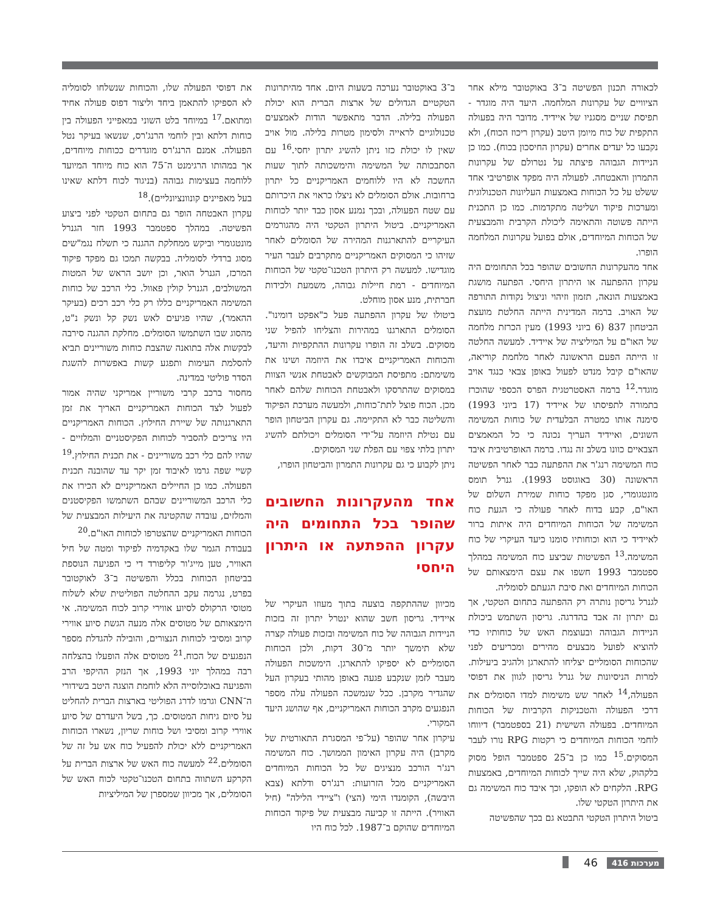לכאורה תכנון הפשיטה ב־3 באוקטובר מילא אחר הציוויים של עקרונות המלחמה. היעד היה מוגדר - תפיסת שניים מסגניו של איידיד. מדובר היה בפעולה התקפית של כוח מיומן היטב (עקרון ריכוז הכוח), ולא נקבעו כל יעדים אחרים (עקרון החיסכון בכוח). כמו כן הניידות הגבוהה פיצתה על נטרולם של עקרונות התמרון והאבטחה. לפעולה היה מפקד אופרטיבי אחד ששלט על כל הכוחות באמצעות העליונות הטכנולוגית ומערכות פיקוד ושליטה מתקדמות. כמו כן התכנית הייתה פשוטה והתאימה ליכולת הקרבית והמבצעית של הכוחות המיוחדים, אולם בפועל עקרונות המלחמה הופרו.
אחד מהעקרונות החשובים שהופר בכל התחומים היה עקרון ההפתעה או היתרון היחסי. הפתעה מושגת באמצעות הונאה, תזמון וזיהוי וניצול נקודות התורפה של האויב. ברמה המדינית הייתה החלטת מועצת הביטחון 837 (6 ביוני 1993) מעין הכרזת מלחמה של האו"ם על המיליציה של איידיד. למעשה החלטה זו הייתה הפעם הראשונה לאחר מלחמת קוריאה, שהאו"ם קיבל מנדט לפעול באופן צבאי כנגד אויב מוגדר.<sup>12</sup> ברמה האסטרטגית הפרס הכספי שהוכרז בתמורה לתפיסתו של איידיד (17 ביוני 1993) סימנה אותו כמטרה הבלעדית של כוחות המשימה השונים, ואיידיד העריך נכונה כי כל המאמצים הצבאיים כוונו בשלב זה נגדו. ברמה האופרטיבית איבד כוח המשימה רנג'ר את ההפתעה כבר לאחר הפשיטה הראשונה (30 באוגוסט 1993). גנרל תומס מונטגומרי, סגן מפקד כוחות שמירת השלום של האו"ם, קבע בדוח לאחר פעולה כי הגעת כוח המשימה של הכוחות המיוחדים היה איתות ברור לאיידיד כי הוא וכוחותיו סומנו כיעד העיקרי של כוח המשימה.<sup>13</sup> הפשיטות שביצע כוח המשימה במהלך ספטמבר 1993 חשפו את עצם הימצאותם של הכוחות המיוחדים ואת סיבת הגעתם לסומליה.
לגנרל גריסון נותרה רק ההפתעה בתחום הטקטי, אך גם יתרון זה אבד בהדרגה. גריסון השתמש ביכולת הניידות הגבוהה ובעוצמת האש של כוחותיו כדי להוציא לפועל מבצעים מהירים ומכריעים לפני שהכוחות הסומליים יצליחו להתארגן ולהגיב ביעילות. למרות הניסיונות של גנרל גריסון לגוון את דפוסי הפעולה,<sup>14</sup> לאחר שש משימות למדו הסומלים את דרכי הפעולה והטכניקות הקרביות של הכוחות המיוחדים. בפעולה השישית (21 בספטמבר) דיווחו לוחמי הכוחות המיוחדים כי רקטות RPG נורו לעבר המסוקים.<sup>15</sup> כמו כן ב־25 ספטמבר הופל מסוק בלקהוק, שלא היה שייך לכוחות המיוחדים, באמצעות RPG. הלקחים לא הופקו, וכך איבד כוח המשימה גם את היתרון הטקטי שלו.
ביטול היתרון הטקטי התבטא גם בכך שהפשיטה
ב־3 באוקטובר נערכה בשעות היום. אחד מהיתרונות הטקטיים הגדולים של ארצות הברית הוא יכולת הפעולה בלילה. הדבר מתאפשר הודות לאמצעים טכנולוגיים לראייה ולסימון מטרות בלילה. מול אויב שאין לו יכולת כזו ניתן להשיג יתרון יחסי.<sup>16</sup> עם הסתבכותה של המשימה והימשכותה לתוך שעות החשכה לא היו ללוחמים האמריקניים כל יתרון ברחובות. אולם הסומלים לא ניצלו כראוי את היכרותם עם שטח הפעולה, ובכך נמנע אסון כבד יותר לכוחות האמריקניים. ביטול היתרון הטקטי היה מהגורמים העיקריים להתארגנות המהירה של הסומלים לאחר שזיהו כי המסוקים האמריקניים מתקרבים לעבר העיר מוגדישו. למעשה רק היתרון הטכנו־טקטי של הכוחות המיוחדים - רמת חיילות גבוהה, משמעת ולכידות חברתית, מנע אסון מוחלט.
ביטולו של עקרון ההפתעה פעל כ"אפקט דומינו". הסומלים התארגנו במהירות והצליחו להפיל שני מסוקים. בשלב זה הופרו עקרונות ההתקפיות והיעד, והכוחות האמריקניים איבדו את היוזמה ושינו את משימתם: מתפיסת המבוקשים לאבטחת אנשי הצוות במסוקים שהתרסקו ולאבטחת הכוחות שלהם לאחר מכן. הכוח פוצל לתת־כוחות, ולמעשה מערכת הפיקוד והשליטה כבר לא התקיימה. גם עקרון הביטחון הופר עם נטילת היוזמה על־ידי הסומלים ויכולתם להשיג יתרון בלתי צפוי עם הפלת שני המסוקים.
ניתן לקבוע כי גם עקרונות התמרון והביטחון הופרו,
אחד מהעקרונות החשובים שהופר בכל התחומים היה עקרון ההפתעה או היתרון היחסי
מכיוון שההתקפה בוצעה בתוך מעוזו העיקרי של איידיד. גריסון חשב שהוא ינטרל יתרון זה בזכות הניידות הגבוהה של כוח המשימה ובזכות פעולה קצרה שלא תימשך יותר מ־30 דקות, ולכן הכוחות הסומליים לא יספיקו להתארגן. הימשכות הפעולה מעבר לזמן שנקבע פגעה באופן מהותי בעקרון העל שהגדיר מקרבן. ככל שנמשכה הפעולה עלה מספר הנפגעים מקרב הכוחות האמריקניים, אף שהושג היעד המקורי.
עיקרון אחר שהופר (על־פי המסגרת התאורטית של מקרבן) היה עקרון האימון הממושך. כוח המשימה רנג'ר הורכב מנציגים של כל הכוחות המיוחדים האמריקניים מכל הזרועות: רנג'רס ודלתא (צבא היבשה), הקומנדו הימי (הצי) ו"ציידי הלילה" (חיל האוויר). הייתה זו קביעה מבצעית של פיקוד הכוחות המיוחדים שהוקם ב־1987. לכל כוח היו
את דפוסי הפעולה שלו, והכוחות שנשלחו לסומליה לא הספיקו להתאמן ביחד וליצור דפוס פעולה אחיד ומתואם.<sup>17</sup> במיוחד בלט השוני במאפייני הפעולה בין כוחות דלתא ובין לוחמי הרנג'רס, שנשאו בעיקר נטל הפעולה. אמנם הרנג'רס מוגדרים ככוחות מיוחדים, אך במהותו הרגימנט ה־75 הוא כוח מיוחד המיועד ללוחמה בעצימות גבוהה (בניגוד לכוח דלתא שאינו בעל מאפיינים קונוונציונליים).<sup>18</sup>
עקרון האבטחה הופר גם בתחום הטקטי לפני ביצוע הפשיטה. במהלך ספטמבר 1993 חזר הגנרל מונטגומרי וביקש ממחלקת ההגנה כי תשלח נגמ"שים מסוג ברדלי לסומליה. בבקשה תמכו גם מפקד פיקוד המרכז, הגנרל הואר, וכן יושב הראש של המטות המשולבים, הגנרל קולין פאוול. כלי הרכב של כוחות המשימה האמריקניים כללו רק כלי רכב רכים (בעיקר ההאמר), שהיו פגיעים לאש נשק קל ונשק נ"ט, מהסוג שבו השתמשו הסומלים. מחלקת ההגנה סירבה לבקשות אלה בתואנה שהצבת כוחות משוריינים תביא להסלמת העימות ותפגע קשות באפשרות להשגת הסדר פוליטי במדינה.
מחסור ברכב קרבי משוריין אמריקני שהיה אמור לפעול לצד הכוחות האמריקניים האריך את זמן התארגנותה של שיירת החילוץ. הכוחות האמריקניים היו צריכים להסביר לכוחות הפקיסטניים והמלזיים - שהיו להם כלי רכב משוריינים - את תכנית החילוץ.<sup>19</sup> קשיי שפה גרמו לאיבוד זמן יקר עד שהובנה תכנית הפעולה. כמו כן החיילים האמריקניים לא הכירו את כלי הרכב המשוריינים שבהם השתמשו הפקיסטנים והמלזים, עובדה שהקטינה את היעילות המבצעית של הכוחות האמריקניים שהצטרפו לכוחות האו"ם.<sup>20</sup>
בעבודת הגמר שלו באקדמיה לפיקוד ומטה של חיל האוויר, טען מייג'ור קליפורד די כי הפגיעה הנוספת בביטחון הכוחות בכלל והפשיטה ב־3 לאוקטובר בפרט, נגרמה עקב ההחלטה הפוליטית שלא לשלוח מטוסי הרקולס לסיוע אווירי קרוב לכוח המשימה. אי הימצאותם של מטוסים אלה מנעה הגשת סיוע אווירי קרוב ומסיבי לכוחות הנצורים, והובילה להגדלת מספר הנפגעים של הכוח.<sup>21</sup> מטוסים אלה הופעלו בהצלחה רבה במהלך יוני 1993, אך הנזק ההיקפי הרב והפגיעה באוכלוסייה הלא לוחמת הוצגה היטב בשידורי ה־CNN וגרמו לדרג הפוליטי בארצות הברית להחליט על סיום גיחות המטוסים. כך, בשל היעדרם של סיוע אווירי קרוב ומסיבי ושל כוחות שריון, נשארו הכוחות האמריקניים ללא יכולת להפעיל כוח אש על זה של הסומלים.<sup>22</sup> למעשה כוח האש של ארצות הברית על הקרקע השתווה בתחום הטכנו־טקטי לכוח האש של הסומלים, אך מכיוון שמספרן של המיליציות
מערכות 416
46